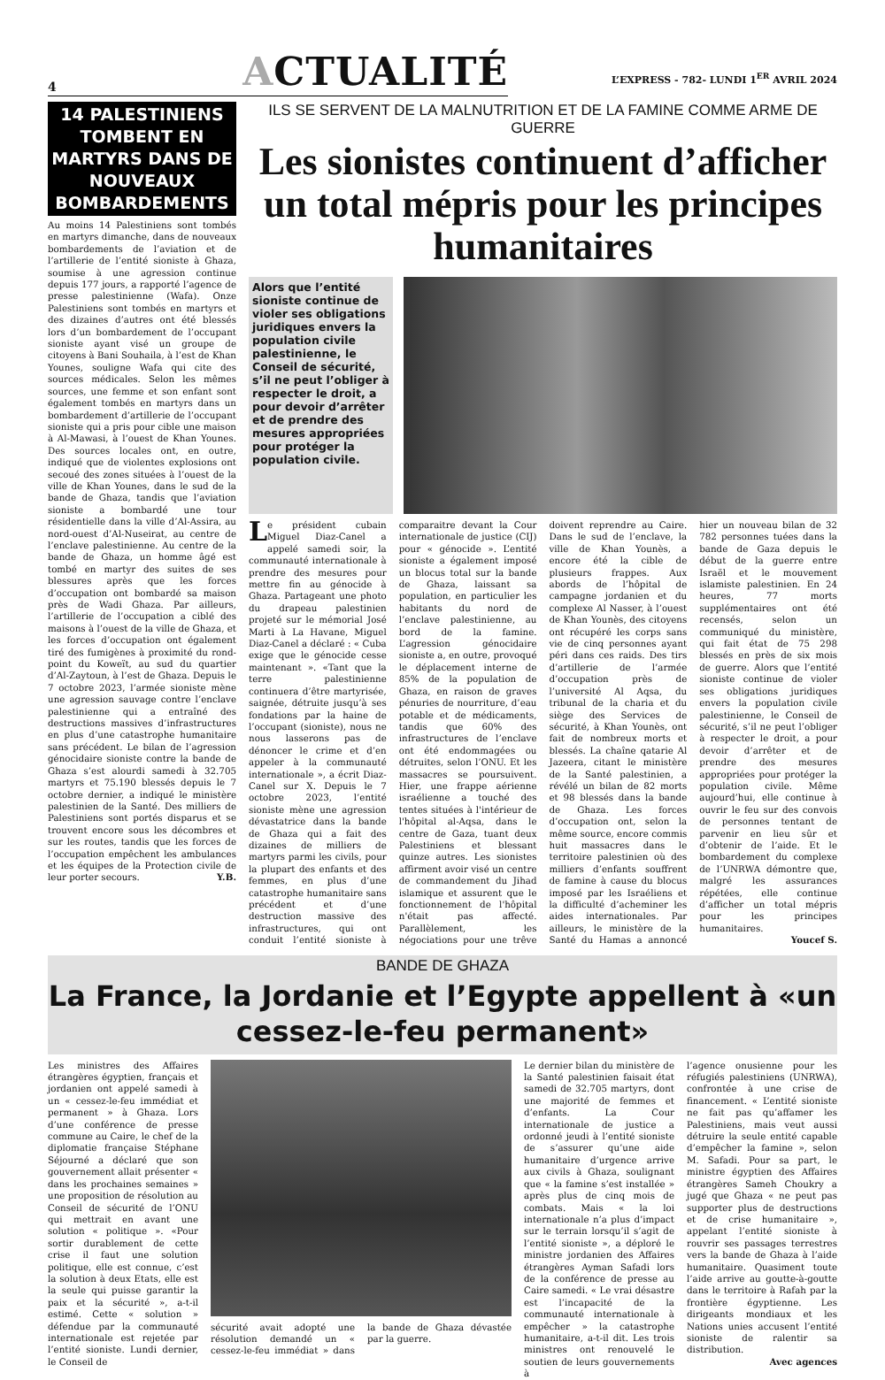4 ACTUALITÉ
L’EXPRESS - 782- LUNDI 1<sup>ER</sup> AVRIL 2024
14 PALESTINIENS TOMBENT EN MARTYRS DANS DE NOUVEAUX BOMBARDEMENTS
Au moins 14 Palestiniens sont tombés en martyrs dimanche, dans de nouveaux bombardements de l’aviation et de l’artillerie de l’entité sioniste à Ghaza, soumise à une agression continue depuis 177 jours, a rapporté l’agence de presse palestinienne (Wafa). Onze Palestiniens sont tombés en martyrs et des dizaines d’autres ont été blessés lors d’un bombardement de l’occupant sioniste ayant visé un groupe de citoyens à Bani Souhaila, à l’est de Khan Younes, souligne Wafa qui cite des sources médicales. Selon les mêmes sources, une femme et son enfant sont également tombés en martyrs dans un bombardement d’artillerie de l’occupant sioniste qui a pris pour cible une maison à Al-Mawasi, à l’ouest de Khan Younes. Des sources locales ont, en outre, indiqué que de violentes explosions ont secoué des zones situées à l’ouest de la ville de Khan Younes, dans le sud de la bande de Ghaza, tandis que l’aviation sioniste a bombardé une tour résidentielle dans la ville d’Al-Assira, au nord-ouest d’Al-Nuseirat, au centre de l’enclave palestinienne. Au centre de la bande de Ghaza, un homme âgé est tombé en martyr des suites de ses blessures après que les forces d’occupation ont bombardé sa maison près de Wadi Ghaza. Par ailleurs, l’artillerie de l’occupation a ciblé des maisons à l’ouest de la ville de Ghaza, et les forces d’occupation ont également tiré des fumigènes à proximité du rond-point du Koweït, au sud du quartier d’Al-Zaytoun, à l’est de Ghaza. Depuis le 7 octobre 2023, l’armée sioniste mène une agression sauvage contre l’enclave palestinienne qui a entraîné des destructions massives d’infrastructures en plus d’une catastrophe humanitaire sans précédent. Le bilan de l’agression génocidaire sioniste contre la bande de Ghaza s’est alourdi samedi à 32.705 martyrs et 75.190 blessés depuis le 7 octobre dernier, a indiqué le ministère palestinien de la Santé. Des milliers de Palestiniens sont portés disparus et se trouvent encore sous les décombres et sur les routes, tandis que les forces de l’occupation empêchent les ambulances et les équipes de la Protection civile de leur porter secours. Y.B.
ILS SE SERVENT DE LA MALNUTRITION ET DE LA FAMINE COMME ARME DE GUERRE
Les sionistes continuent d’afficher un total mépris pour les principes humanitaires
Alors que l’entité sioniste continue de violer ses obligations juridiques envers la population civile palestinienne, le Conseil de sécurité, s’il ne peut l’obliger à respecter le droit, a pour devoir d’arrêter et de prendre des mesures appropriées pour protéger la population civile.
Le président cubain Miguel Diaz-Canel a appelé samedi soir, la communauté internationale à prendre des mesures pour mettre fin au génocide à Ghaza. Partageant une photo du drapeau palestinien projeté sur le mémorial José Marti à La Havane, Miguel Diaz-Canel a déclaré : « Cuba exige que le génocide cesse maintenant ». «Tant que la terre palestinienne continuera d’être martyrisée, saignée, détruite jusqu’à ses fondations par la haine de l’occupant (sioniste), nous ne nous lasserons pas de dénoncer le crime et d’en appeler à la communauté internationale », a écrit Diaz-Canel sur X. Depuis le 7 octobre 2023, l’entité sioniste mène une agression dévastatrice dans la bande de Ghaza qui a fait des dizaines de milliers de martyrs parmi les civils, pour la plupart des enfants et des femmes, en plus d’une catastrophe humanitaire sans précédent et d’une destruction massive des infrastructures, qui ont conduit l’entité sioniste à comparaitre devant la Cour internationale de justice (CIJ) pour « génocide ». L’entité sioniste a également imposé un blocus total sur la bande de Ghaza, laissant sa population, en particulier les habitants du nord de l’enclave palestinienne, au bord de la famine. L’agression génocidaire sioniste a, en outre, provoqué le déplacement interne de 85% de la population de Ghaza, en raison de graves pénuries de nourriture, d’eau potable et de médicaments, tandis que 60% des infrastructures de l’enclave ont été endommagées ou détruites, selon l’ONU. Et les massacres se poursuivent. Hier, une frappe aérienne israélienne a touché des tentes situées à l'intérieur de l'hôpital al-Aqsa, dans le centre de Gaza, tuant deux Palestiniens et blessant quinze autres. Les sionistes affirment avoir visé un centre de commandement du Jihad islamique et assurent que le fonctionnement de l'hôpital n'était pas affecté. Parallèlement, les négociations pour une trêve doivent reprendre au Caire. Dans le sud de l’enclave, la ville de Khan Younès, a encore été la cible de plusieurs frappes. Aux abords de l’hôpital de campagne jordanien et du complexe Al Nasser, à l’ouest de Khan Younès, des citoyens ont récupéré les corps sans vie de cinq personnes ayant péri dans ces raids. Des tirs d’artillerie de l’armée d’occupation près de l’université Al Aqsa, du tribunal de la charia et du siège des Services de sécurité, à Khan Younès, ont fait de nombreux morts et blessés. La chaîne qatarie Al Jazeera, citant le ministère de la Santé palestinien, a révélé un bilan de 82 morts et 98 blessés dans la bande de Ghaza. Les forces d’occupation ont, selon la même source, encore commis huit massacres dans le territoire palestinien où des milliers d’enfants souffrent de famine à cause du blocus imposé par les Israéliens et la difficulté d’acheminer les aides internationales. Par ailleurs, le ministère de la Santé du Hamas a annoncé hier un nouveau bilan de 32 782 personnes tuées dans la bande de Gaza depuis le début de la guerre entre Israël et le mouvement islamiste palestinien. En 24 heures, 77 morts supplémentaires ont été recensés, selon un communiqué du ministère, qui fait état de 75 298 blessés en près de six mois de guerre. Alors que l’entité sioniste continue de violer ses obligations juridiques envers la population civile palestinienne, le Conseil de sécurité, s’il ne peut l’obliger à respecter le droit, a pour devoir d’arrêter et de prendre des mesures appropriées pour protéger la population civile. Même aujourd’hui, elle continue à ouvrir le feu sur des convois de personnes tentant de parvenir en lieu sûr et d’obtenir de l’aide. Et le bombardement du complexe de l’UNRWA démontre que, malgré les assurances répétées, elle continue d’afficher un total mépris pour les principes humanitaires.
Youcef S.
BANDE DE GHAZA
La France, la Jordanie et l’Egypte appellent à «un cessez-le-feu permanent»
Les ministres des Affaires étrangères égyptien, français et jordanien ont appelé samedi à un « cessez-le-feu immédiat et permanent » à Ghaza. Lors d’une conférence de presse commune au Caire, le chef de la diplomatie française Stéphane Séjourné a déclaré que son gouvernement allait présenter « dans les prochaines semaines » une proposition de résolution au Conseil de sécurité de l’ONU qui mettrait en avant une solution « politique ». «Pour sortir durablement de cette crise il faut une solution politique, elle est connue, c’est la solution à deux Etats, elle est la seule qui puisse garantir la paix et la sécurité », a-t-il estimé. Cette « solution » défendue par la communauté internationale est rejetée par l’entité sioniste. Lundi dernier, le Conseil de
sécurité avait adopté une résolution demandé un « cessez-le-feu immédiat » dans la bande de Ghaza dévastée par la guerre.
Le dernier bilan du ministère de la Santé palestinien faisait état samedi de 32.705 martyrs, dont une majorité de femmes et d’enfants. La Cour internationale de justice a ordonné jeudi à l’entité sioniste de s’assurer qu’une aide humanitaire d’urgence arrive aux civils à Ghaza, soulignant que « la famine s’est installée » après plus de cinq mois de combats. Mais « la loi internationale n’a plus d’impact sur le terrain lorsqu’il s’agit de l’entité sioniste », a déploré le ministre jordanien des Affaires étrangères Ayman Safadi lors de la conférence de presse au Caire samedi. « Le vrai désastre est l’incapacité de la communauté internationale à empêcher » la catastrophe humanitaire, a-t-il dit. Les trois ministres ont renouvelé le soutien de leurs gouvernements à
l’agence onusienne pour les réfugiés palestiniens (UNRWA), confrontée à une crise de financement. « L’entité sioniste ne fait pas qu’affamer les Palestiniens, mais veut aussi détruire la seule entité capable d’empêcher la famine », selon M. Safadi. Pour sa part, le ministre égyptien des Affaires étrangères Sameh Choukry a jugé que Ghaza « ne peut pas supporter plus de destructions et de crise humanitaire », appelant l’entité sioniste à rouvrir ses passages terrestres vers la bande de Ghaza à l’aide humanitaire. Quasiment toute l’aide arrive au goutte-à-goutte dans le territoire à Rafah par la frontière égyptienne. Les dirigeants mondiaux et les Nations unies accusent l’entité sioniste de ralentir sa distribution.
Avec agences